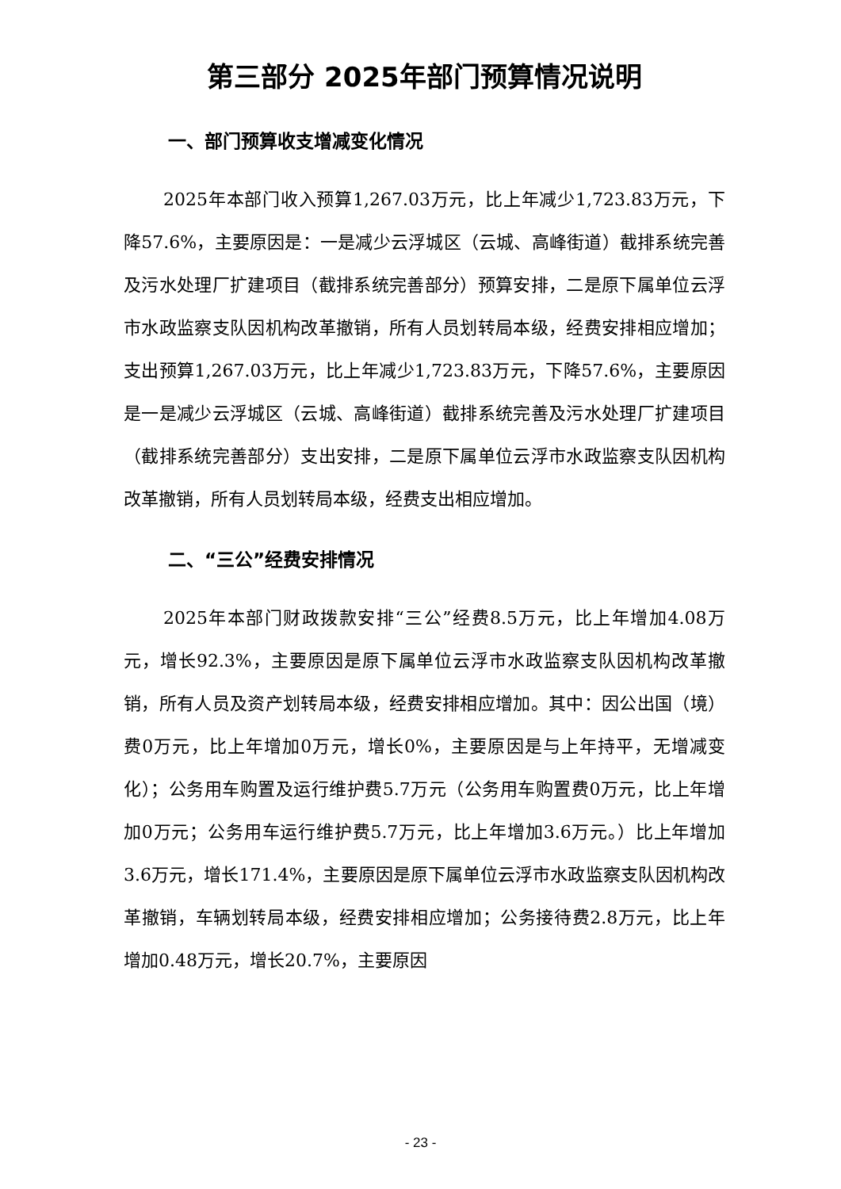第三部分 2025年部门预算情况说明
一、部门预算收支增减变化情况
2025年本部门收入预算1,267.03万元，比上年减少1,723.83万元，下降57.6%，主要原因是：一是减少云浮城区（云城、高峰街道）截排系统完善及污水处理厂扩建项目（截排系统完善部分）预算安排，二是原下属单位云浮市水政监察支队因机构改革撤销，所有人员划转局本级，经费安排相应增加；支出预算1,267.03万元，比上年减少1,723.83万元，下降57.6%，主要原因是一是减少云浮城区（云城、高峰街道）截排系统完善及污水处理厂扩建项目（截排系统完善部分）支出安排，二是原下属单位云浮市水政监察支队因机构改革撤销，所有人员划转局本级，经费支出相应增加。
二、“三公”经费安排情况
2025年本部门财政拨款安排“三公”经费8.5万元，比上年增加4.08万元，增长92.3%，主要原因是原下属单位云浮市水政监察支队因机构改革撤销，所有人员及资产划转局本级，经费安排相应增加。其中：因公出国（境）费0万元，比上年增加0万元，增长0%，主要原因是与上年持平，无增减变化）；公务用车购置及运行维护费5.7万元（公务用车购置费0万元，比上年增加0万元；公务用车运行维护费5.7万元，比上年增加3.6万元。）比上年增加3.6万元，增长171.4%，主要原因是原下属单位云浮市水政监察支队因机构改革撤销，车辆划转局本级，经费安排相应增加；公务接待费2.8万元，比上年增加0.48万元，增长20.7%，主要原因
- 23 -